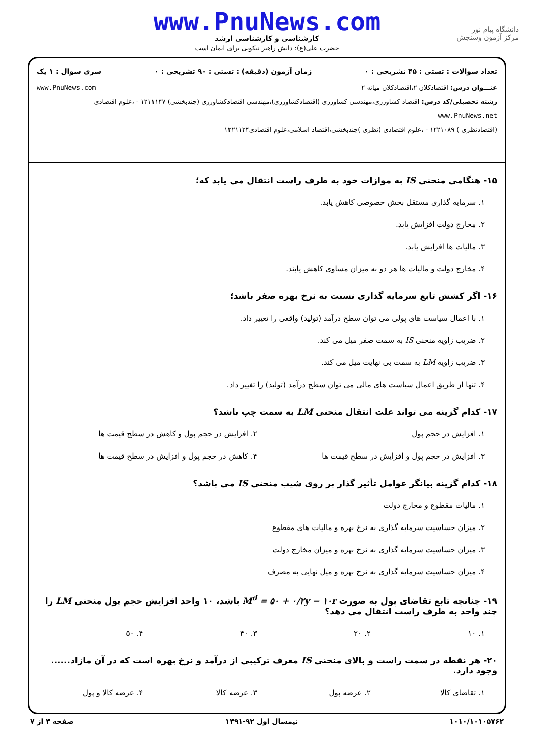دانشگاه پیام نور
مرکز آزمون وسنجش
www.PnuNews.com
کارشناسی و کارشناسی ارشد
حضرت علی(ع): دانش راهبر نیکویی برای ایمان است
تعداد سوالات : تستی : ۴۵ تشریحی : ۰ زمان آزمون (دقیقه) : تستی : ۹۰ تشریحی : ۰ سری سوال : ۱ یک
عنـــوان درس: اقتصادکلان ۲،اقتصادکلان میانه ۲ www.PnuNews.com
رشته تحصیلی/کد درس: اقتصاد کشاورزی،مهندسی کشاورزی (اقتصادکشاورزی)،مهندسی اقتصادکشاورزی (چندبخشی) ۱۲۱۱۱۴۷ - ،علوم اقتصادی www.PnuNews.net
(اقتصادنظری ) ۱۲۲۱۰۸۹ - ،علوم اقتصادی (نظری )چندبخشی،اقتصاد اسلامی،علوم اقتصادی۱۲۲۱۱۲۴
۱۵- هنگامی منحنی IS به موازات خود به طرف راست انتقال می یابد که؛
۱. سرمایه گذاری مستقل بخش خصوصی کاهش یابد.
۲. مخارج دولت افزایش یابد.
۳. مالیات ها افزایش یابد.
۴. مخارج دولت و مالیات ها هر دو به میزان مساوی کاهش یابند.
۱۶- اگر کشش تابع سرمایه گذاری نسبت به نرخ بهره صفر باشد؛
۱. با اعمال سیاست های پولی می توان سطح درآمد (تولید) واقعی را تغییر داد.
۲. ضریب زاویه منحنی IS به سمت صفر میل می کند.
۳. ضریب زاویه LM به سمت بی نهایت میل می کند.
۴. تنها از طریق اعمال سیاست های مالی می توان سطح درآمد (تولید) را تغییر داد.
۱۷- کدام گزینه می تواند علت انتقال منحنی LM به سمت چپ باشد؟
۱. افزایش در حجم پول ۲. افزایش در حجم پول و کاهش در سطح قیمت ها
۳. افزایش در حجم پول و افزایش در سطح قیمت ها
۴. کاهش در حجم پول و افزایش در سطح قیمت ها
۱۸- کدام گزینه بیانگر عوامل تأثیر گذار بر روی شیب منحنی IS می باشد؟
۱. مالیات مقطوع و مخارج دولت
۲. میزان حساسیت سرمایه گذاری به نرخ بهره و مالیات های مقطوع
۳. میزان حساسیت سرمایه گذاری به نرخ بهره و میزان مخارج دولت
۴. میزان حساسیت سرمایه گذاری به نرخ بهره و میل نهایی به مصرف
۱۹- چنانچه تابع تقاضای پول به صورت M<sup>d</sup> = ۵۰ + ۰/۲y − ۱۰r باشد، ۱۰ واحد افزایش حجم پول منحنی LM را چند واحد به طرف راست انتقال می دهد؟
۱. ۱۰ ۲. ۲۰ ۳. ۴۰ ۴. ۵۰
۲۰- هر نقطه در سمت راست و بالای منحنی IS معرف ترکیبی از درآمد و نرخ بهره است که در آن مازاد...... وجود دارد.
۱. تقاضای کالا ۲. عرضه پول ۳. عرضه کالا ۴. عرضه کالا و پول
۱۰۱۰/۱۰۱۰۵۷۶۲ نیمسال اول ۹۲-۱۳۹۱ صفحه ۳ از ۷